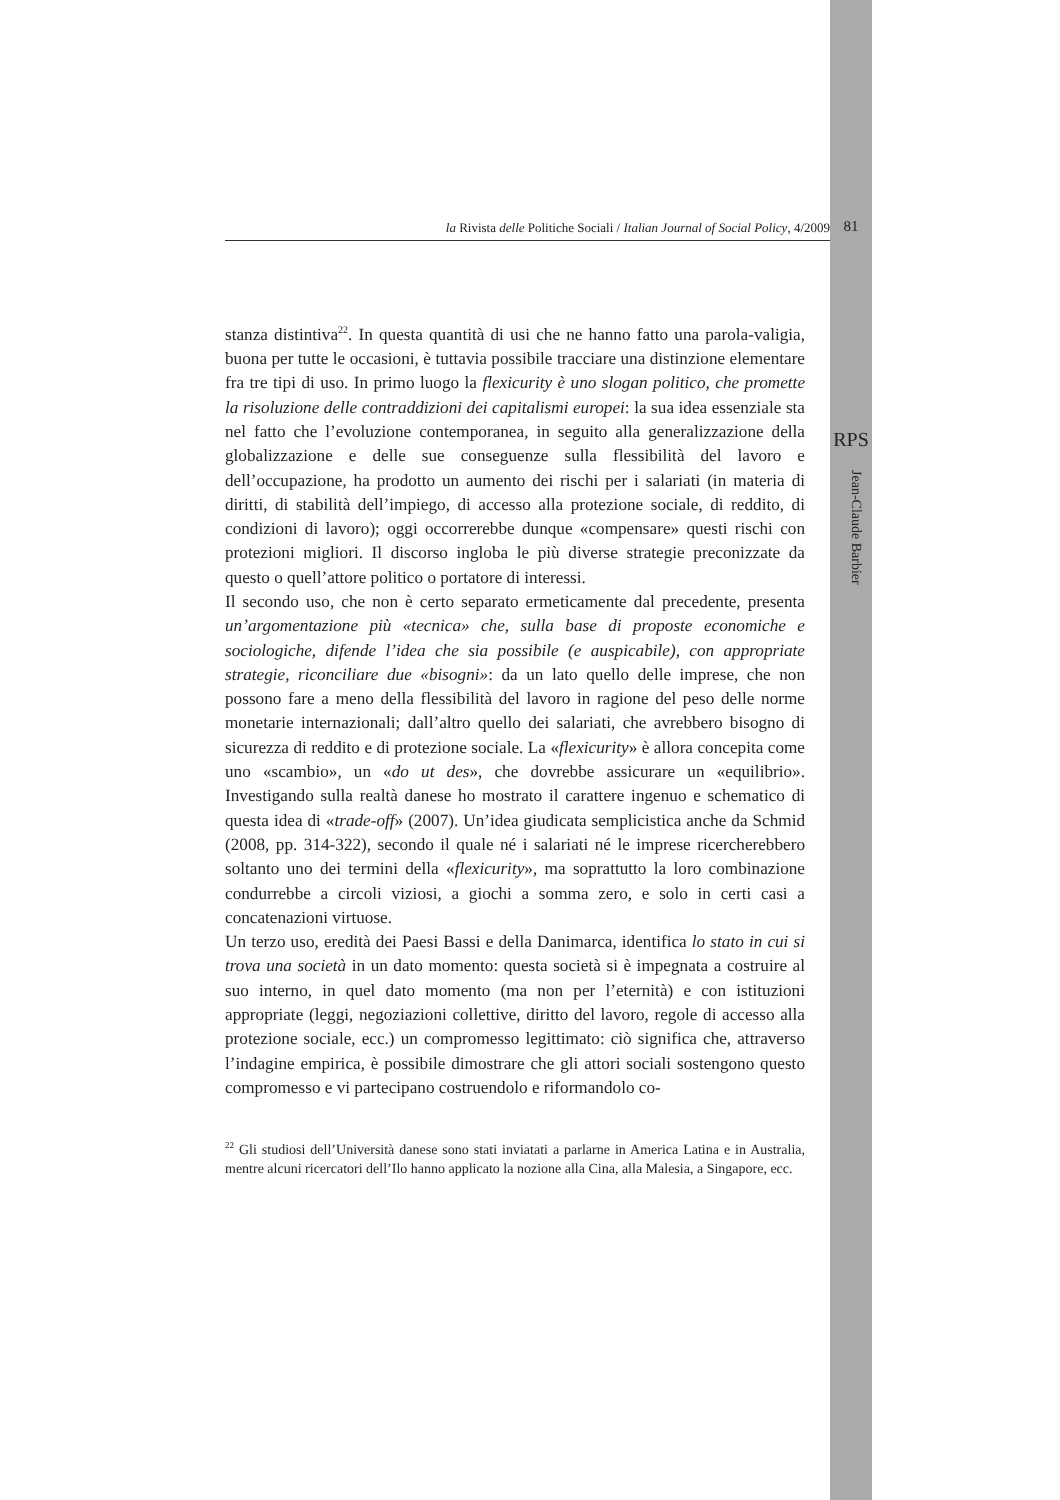la Rivista delle Politiche Sociali / Italian Journal of Social Policy, 4/2009 81
RPS
Jean-Claude Barbier
stanza distintiva<sup>22</sup>. In questa quantità di usi che ne hanno fatto una parola-valigia, buona per tutte le occasioni, è tuttavia possibile tracciare una distinzione elementare fra tre tipi di uso. In primo luogo la flexicurity è uno slogan politico, che promette la risoluzione delle contraddizioni dei capitalismi europei: la sua idea essenziale sta nel fatto che l’evoluzione contemporanea, in seguito alla generalizzazione della globalizzazione e delle sue conseguenze sulla flessibilità del lavoro e dell’occupazione, ha prodotto un aumento dei rischi per i salariati (in materia di diritti, di stabilità dell’impiego, di accesso alla protezione sociale, di reddito, di condizioni di lavoro); oggi occorrerebbe dunque «compensare» questi rischi con protezioni migliori. Il discorso ingloba le più diverse strategie preconizzate da questo o quell’attore politico o portatore di interessi.
Il secondo uso, che non è certo separato ermeticamente dal precedente, presenta un’argomentazione più «tecnica» che, sulla base di proposte economiche e sociologiche, difende l’idea che sia possibile (e auspicabile), con appropriate strategie, riconciliare due «bisogni»: da un lato quello delle imprese, che non possono fare a meno della flessibilità del lavoro in ragione del peso delle norme monetarie internazionali; dall’altro quello dei salariati, che avrebbero bisogno di sicurezza di reddito e di protezione sociale. La «flexicurity» è allora concepita come uno «scambio», un «do ut des», che dovrebbe assicurare un «equilibrio». Investigando sulla realtà danese ho mostrato il carattere ingenuo e schematico di questa idea di «trade-off» (2007). Un’idea giudicata semplicistica anche da Schmid (2008, pp. 314-322), secondo il quale né i salariati né le imprese ricercherebbero soltanto uno dei termini della «flexicurity», ma soprattutto la loro combinazione condurrebbe a circoli viziosi, a giochi a somma zero, e solo in certi casi a concatenazioni virtuose.
Un terzo uso, eredità dei Paesi Bassi e della Danimarca, identifica lo stato in cui si trova una società in un dato momento: questa società si è impegnata a costruire al suo interno, in quel dato momento (ma non per l’eternità) e con istituzioni appropriate (leggi, negoziazioni collettive, diritto del lavoro, regole di accesso alla protezione sociale, ecc.) un compromesso legittimato: ciò significa che, attraverso l’indagine empirica, è possibile dimostrare che gli attori sociali sostengono questo compromesso e vi partecipano costruendolo e riformandolo co-
<sup>22</sup> Gli studiosi dell’Università danese sono stati inviatati a parlarne in America Latina e in Australia, mentre alcuni ricercatori dell’Ilo hanno applicato la nozione alla Cina, alla Malesia, a Singapore, ecc.